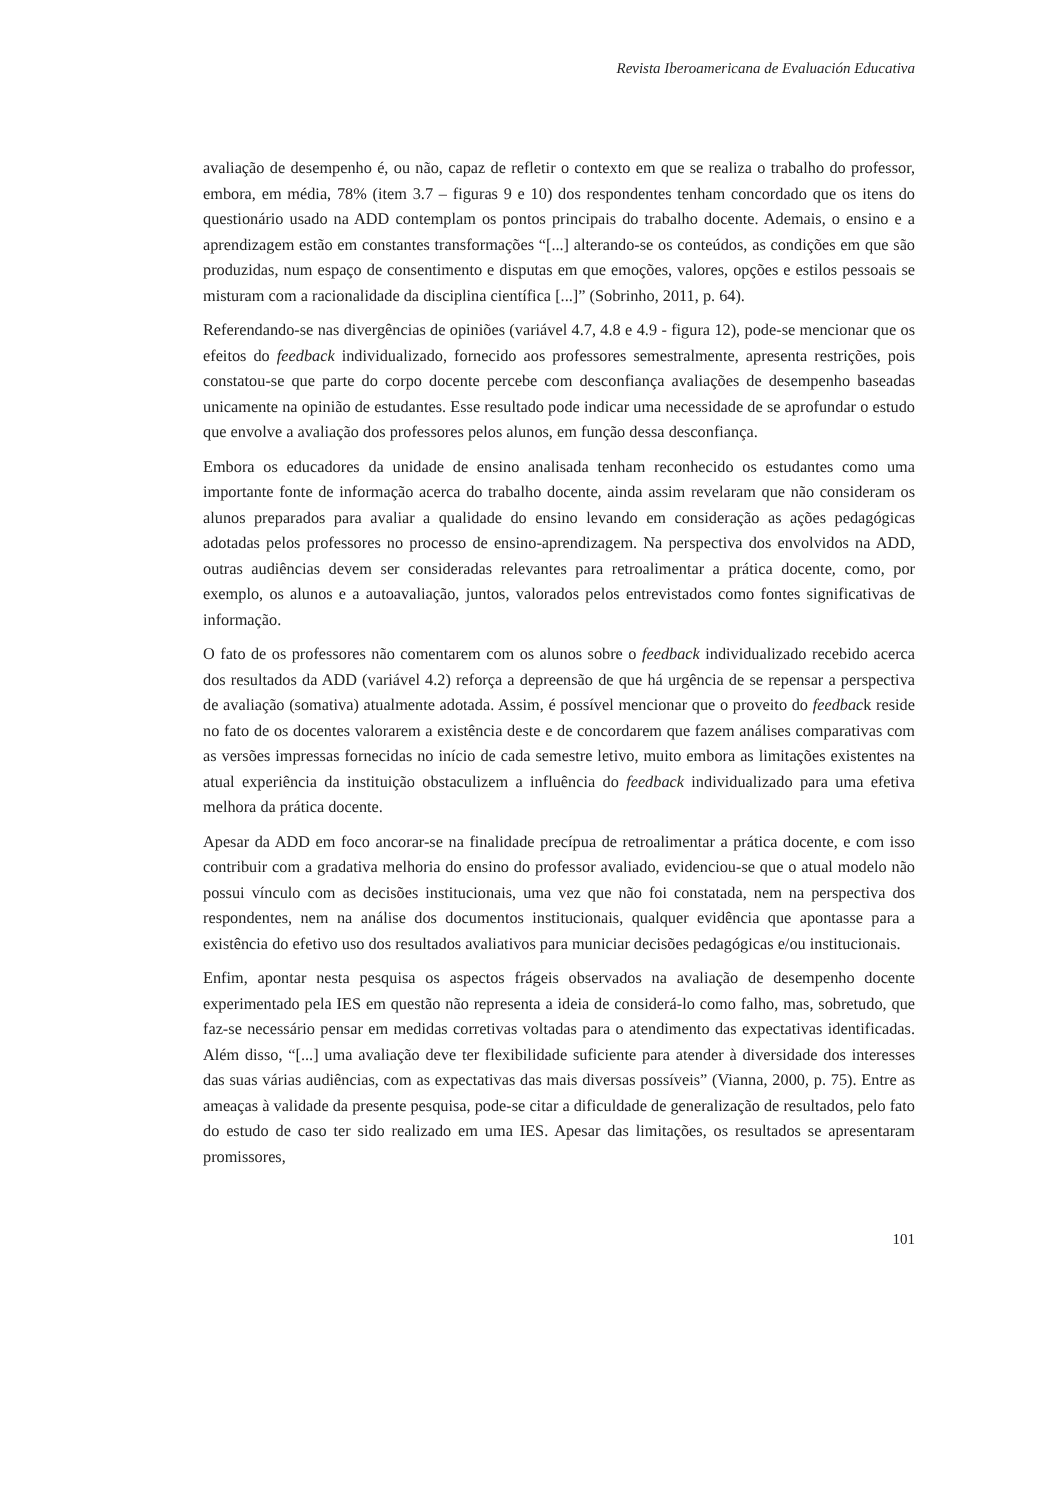Revista Iberoamericana de Evaluación Educativa
avaliação de desempenho é, ou não, capaz de refletir o contexto em que se realiza o trabalho do professor, embora, em média, 78% (item 3.7 – figuras 9 e 10) dos respondentes tenham concordado que os itens do questionário usado na ADD contemplam os pontos principais do trabalho docente. Ademais, o ensino e a aprendizagem estão em constantes transformações “[...] alterando-se os conteúdos, as condições em que são produzidas, num espaço de consentimento e disputas em que emoções, valores, opções e estilos pessoais se misturam com a racionalidade da disciplina científica [...]” (Sobrinho, 2011, p. 64).
Referendando-se nas divergências de opiniões (variável 4.7, 4.8 e 4.9 - figura 12), pode-se mencionar que os efeitos do feedback individualizado, fornecido aos professores semestralmente, apresenta restrições, pois constatou-se que parte do corpo docente percebe com desconfiança avaliações de desempenho baseadas unicamente na opinião de estudantes. Esse resultado pode indicar uma necessidade de se aprofundar o estudo que envolve a avaliação dos professores pelos alunos, em função dessa desconfiança.
Embora os educadores da unidade de ensino analisada tenham reconhecido os estudantes como uma importante fonte de informação acerca do trabalho docente, ainda assim revelaram que não consideram os alunos preparados para avaliar a qualidade do ensino levando em consideração as ações pedagógicas adotadas pelos professores no processo de ensino-aprendizagem. Na perspectiva dos envolvidos na ADD, outras audiências devem ser consideradas relevantes para retroalimentar a prática docente, como, por exemplo, os alunos e a autoavaliação, juntos, valorados pelos entrevistados como fontes significativas de informação.
O fato de os professores não comentarem com os alunos sobre o feedback individualizado recebido acerca dos resultados da ADD (variável 4.2) reforça a depreensão de que há urgência de se repensar a perspectiva de avaliação (somativa) atualmente adotada. Assim, é possível mencionar que o proveito do feedback reside no fato de os docentes valorarem a existência deste e de concordarem que fazem análises comparativas com as versões impressas fornecidas no início de cada semestre letivo, muito embora as limitações existentes na atual experiência da instituição obstaculizem a influência do feedback individualizado para uma efetiva melhora da prática docente.
Apesar da ADD em foco ancorar-se na finalidade precípua de retroalimentar a prática docente, e com isso contribuir com a gradativa melhoria do ensino do professor avaliado, evidenciou-se que o atual modelo não possui vínculo com as decisões institucionais, uma vez que não foi constatada, nem na perspectiva dos respondentes, nem na análise dos documentos institucionais, qualquer evidência que apontasse para a existência do efetivo uso dos resultados avaliativos para municiar decisões pedagógicas e/ou institucionais.
Enfim, apontar nesta pesquisa os aspectos frágeis observados na avaliação de desempenho docente experimentado pela IES em questão não representa a ideia de considerá-lo como falho, mas, sobretudo, que faz-se necessário pensar em medidas corretivas voltadas para o atendimento das expectativas identificadas. Além disso, “[...] uma avaliação deve ter flexibilidade suficiente para atender à diversidade dos interesses das suas várias audiências, com as expectativas das mais diversas possíveis” (Vianna, 2000, p. 75). Entre as ameaças à validade da presente pesquisa, pode-se citar a dificuldade de generalização de resultados, pelo fato do estudo de caso ter sido realizado em uma IES. Apesar das limitações, os resultados se apresentaram promissores,
101